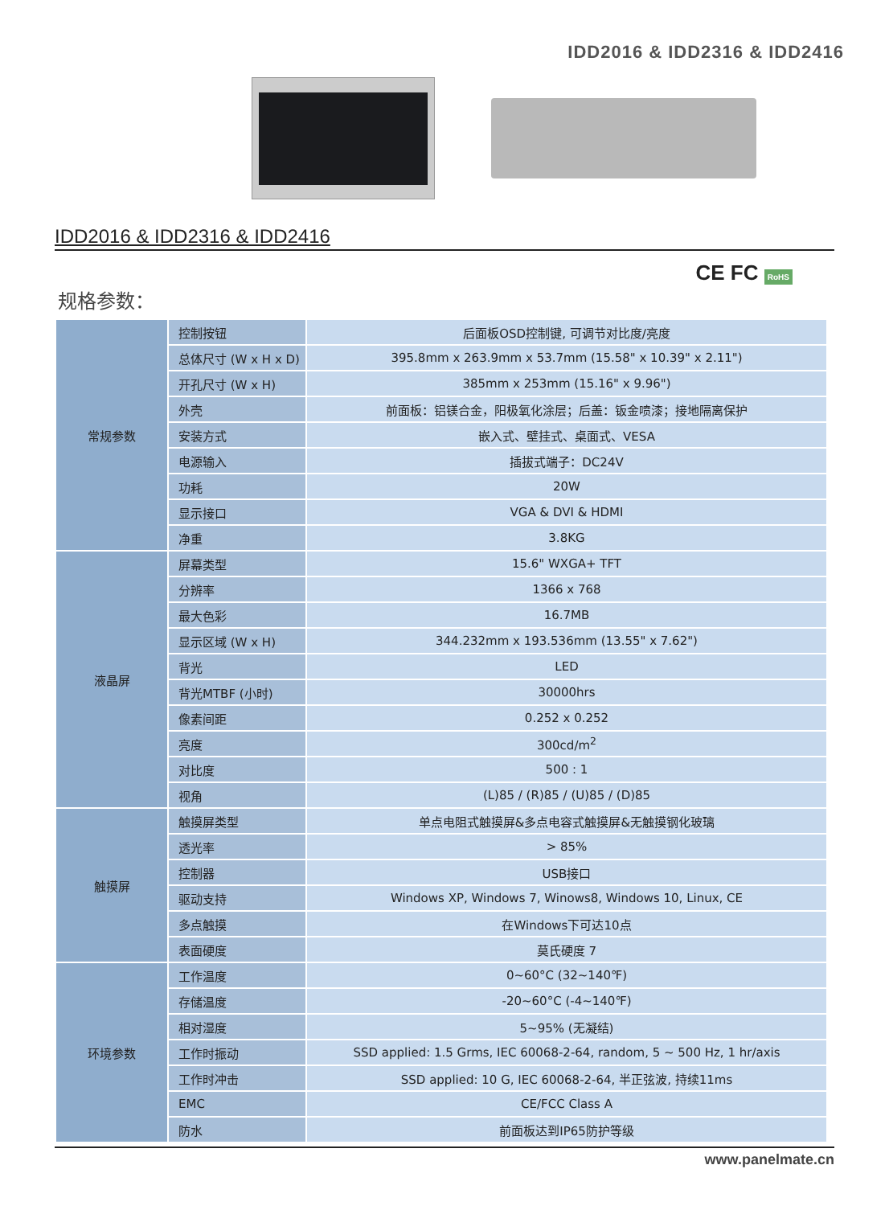IDD2016 & IDD2316 & IDD2416
IDD2016 & IDD2316 & IDD2416
CE FC RoHS
规格参数：
| 常规参数 | 控制按钮 | 后面板OSD控制键, 可调节对比度/亮度 |
| | 总体尺寸 (W x H x D) | 395.8mm x 263.9mm x 53.7mm (15.58" x 10.39" x 2.11") |
| | 开孔尺寸 (W x H) | 385mm x 253mm (15.16" x 9.96") |
| | 外壳 | 前面板：铝镁合金，阳极氧化涂层；后盖：钣金喷漆；接地隔离保护 |
| | 安装方式 | 嵌入式、壁挂式、桌面式、VESA |
| | 电源输入 | 插拔式端子：DC24V |
| | 功耗 | 20W |
| | 显示接口 | VGA & DVI & HDMI |
| | 净重 | 3.8KG |
| 液晶屏 | 屏幕类型 | 15.6" WXGA+ TFT |
| | 分辨率 | 1366 x 768 |
| | 最大色彩 | 16.7MB |
| | 显示区域 (W x H) | 344.232mm x 193.536mm (13.55" x 7.62") |
| | 背光 | LED |
| | 背光MTBF (小时) | 30000hrs |
| | 像素间距 | 0.252 x 0.252 |
| | 亮度 | 300cd/m<sup>2</sup> |
| | 对比度 | 500 : 1 |
| | 视角 | (L)85 / (R)85 / (U)85 / (D)85 |
| 触摸屏 | 触摸屏类型 | 单点电阻式触摸屏&多点电容式触摸屏&无触摸钢化玻璃 |
| | 透光率 | > 85% |
| | 控制器 | USB接口 |
| | 驱动支持 | Windows XP, Windows 7, Winows8, Windows 10, Linux, CE |
| | 多点触摸 | 在Windows下可达10点 |
| | 表面硬度 | 莫氏硬度 7 |
| 环境参数 | 工作温度 | 0~60°C (32~140℉) |
| | 存储温度 | -20~60°C (-4~140℉) |
| | 相对湿度 | 5~95% (无凝结) |
| | 工作时振动 | SSD applied: 1.5 Grms, IEC 60068-2-64, random, 5 ~ 500 Hz, 1 hr/axis |
| | 工作时冲击 | SSD applied: 10 G, IEC 60068-2-64, 半正弦波, 持续11ms |
| | EMC | CE/FCC Class A |
| | 防水 | 前面板达到IP65防护等级 |
www.panelmate.cn